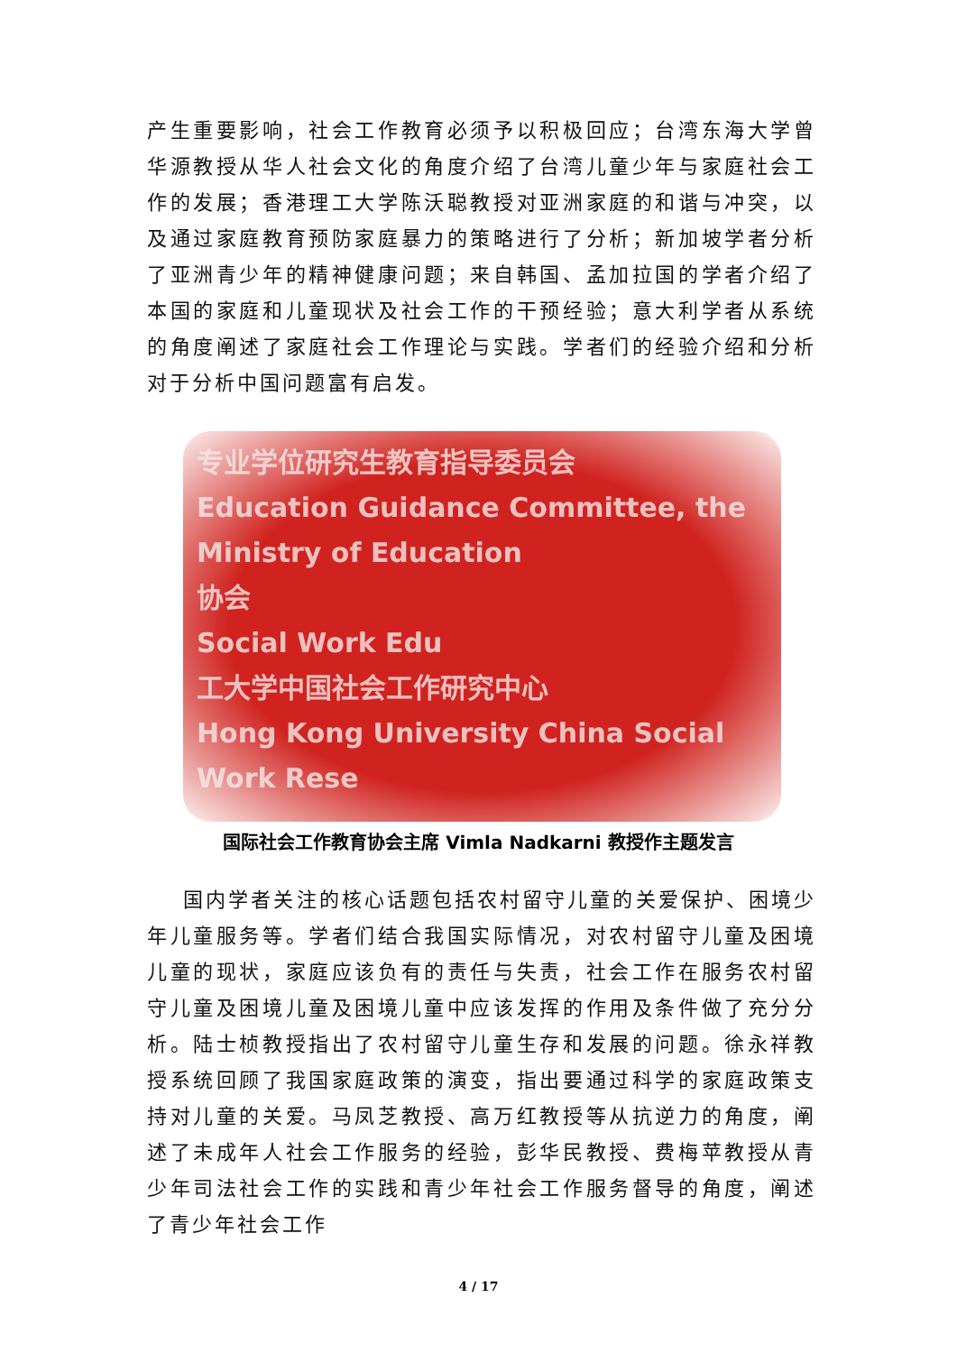产生重要影响，社会工作教育必须予以积极回应；台湾东海大学曾华源教授从华人社会文化的角度介绍了台湾儿童少年与家庭社会工作的发展；香港理工大学陈沃聪教授对亚洲家庭的和谐与冲突，以及通过家庭教育预防家庭暴力的策略进行了分析；新加坡学者分析了亚洲青少年的精神健康问题；来自韩国、孟加拉国的学者介绍了本国的家庭和儿童现状及社会工作的干预经验；意大利学者从系统的角度阐述了家庭社会工作理论与实践。学者们的经验介绍和分析对于分析中国问题富有启发。
专业学位研究生教育指导委员会
Education Guidance Committee, the Ministry of Education
协会
Social Work Edu
工大学中国社会工作研究中心
Hong Kong University China Social Work Rese
国际社会工作教育协会主席 Vimla Nadkarni 教授作主题发言
国内学者关注的核心话题包括农村留守儿童的关爱保护、困境少年儿童服务等。学者们结合我国实际情况，对农村留守儿童及困境儿童的现状，家庭应该负有的责任与失责，社会工作在服务农村留守儿童及困境儿童及困境儿童中应该发挥的作用及条件做了充分分析。陆士桢教授指出了农村留守儿童生存和发展的问题。徐永祥教授系统回顾了我国家庭政策的演变，指出要通过科学的家庭政策支持对儿童的关爱。马凤芝教授、高万红教授等从抗逆力的角度，阐述了未成年人社会工作服务的经验，彭华民教授、费梅苹教授从青少年司法社会工作的实践和青少年社会工作服务督导的角度，阐述了青少年社会工作
4 / 17